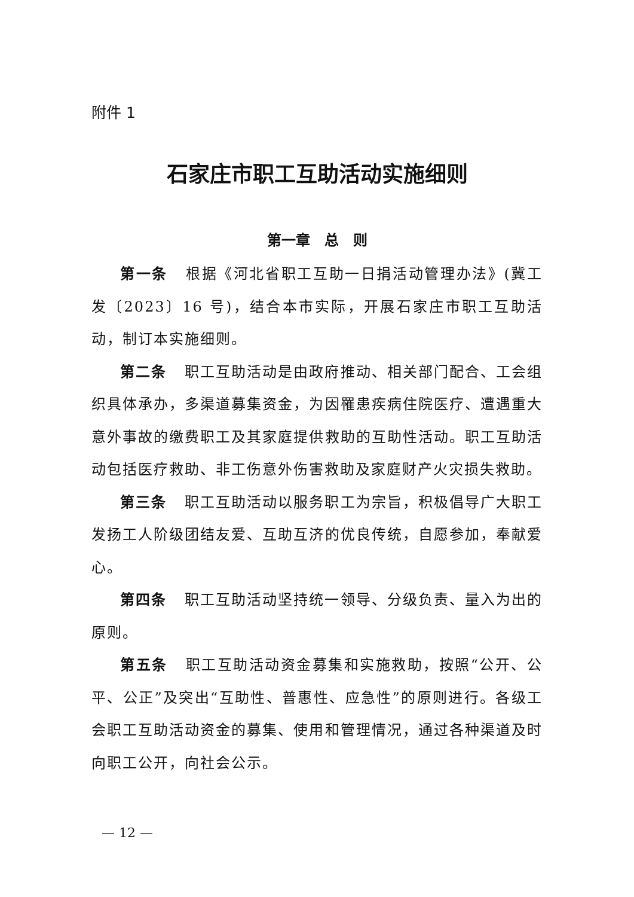附件 1
石家庄市职工互助活动实施细则
第一章　总　则
第一条 根据《河北省职工互助一日捐活动管理办法》(冀工发〔2023〕16 号)，结合本市实际，开展石家庄市职工互助活动，制订本实施细则。
第二条 职工互助活动是由政府推动、相关部门配合、工会组织具体承办，多渠道募集资金，为因罹患疾病住院医疗、遭遇重大意外事故的缴费职工及其家庭提供救助的互助性活动。职工互助活动包括医疗救助、非工伤意外伤害救助及家庭财产火灾损失救助。
第三条 职工互助活动以服务职工为宗旨，积极倡导广大职工发扬工人阶级团结友爱、互助互济的优良传统，自愿参加，奉献爱心。
第四条 职工互助活动坚持统一领导、分级负责、量入为出的原则。
第五条 职工互助活动资金募集和实施救助，按照“公开、公平、公正”及突出“互助性、普惠性、应急性”的原则进行。各级工会职工互助活动资金的募集、使用和管理情况，通过各种渠道及时向职工公开，向社会公示。
— 12 —